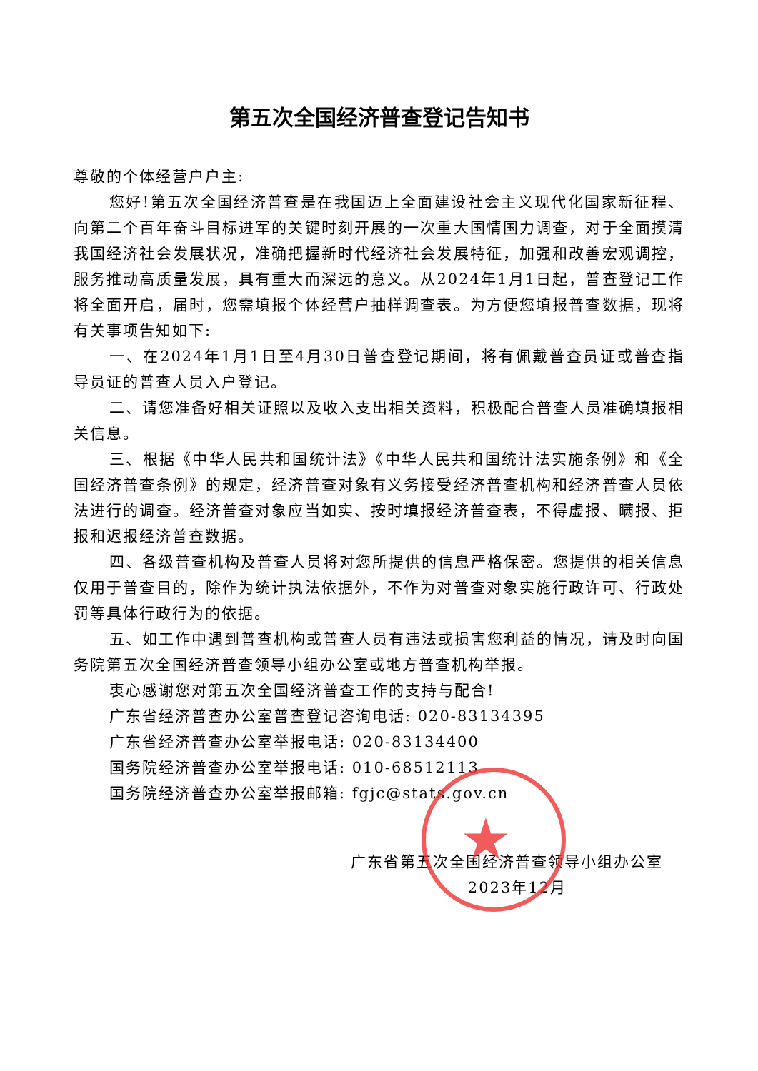第五次全国经济普查登记告知书
尊敬的个体经营户户主:
您好!第五次全国经济普查是在我国迈上全面建设社会主义现代化国家新征程、向第二个百年奋斗目标进军的关键时刻开展的一次重大国情国力调查，对于全面摸清我国经济社会发展状况，准确把握新时代经济社会发展特征，加强和改善宏观调控，服务推动高质量发展，具有重大而深远的意义。从2024年1月1日起，普查登记工作将全面开启，届时，您需填报个体经营户抽样调查表。为方便您填报普查数据，现将有关事项告知如下:
一、在2024年1月1日至4月30日普查登记期间，将有佩戴普查员证或普查指导员证的普查人员入户登记。
二、请您准备好相关证照以及收入支出相关资料，积极配合普查人员准确填报相关信息。
三、根据《中华人民共和国统计法》《中华人民共和国统计法实施条例》和《全国经济普查条例》的规定，经济普查对象有义务接受经济普查机构和经济普查人员依法进行的调查。经济普查对象应当如实、按时填报经济普查表，不得虚报、瞒报、拒报和迟报经济普查数据。
四、各级普查机构及普查人员将对您所提供的信息严格保密。您提供的相关信息仅用于普查目的，除作为统计执法依据外，不作为对普查对象实施行政许可、行政处罚等具体行政行为的依据。
五、如工作中遇到普查机构或普查人员有违法或损害您利益的情况，请及时向国务院第五次全国经济普查领导小组办公室或地方普查机构举报。
衷心感谢您对第五次全国经济普查工作的支持与配合!
广东省经济普查办公室普查登记咨询电话: 020-83134395
广东省经济普查办公室举报电话: 020-83134400
国务院经济普查办公室举报电话: 010-68512113
国务院经济普查办公室举报邮箱: fgjc@stats.gov.cn
广东省第五次全国经济普查领导小组办公室
2023年12月
★